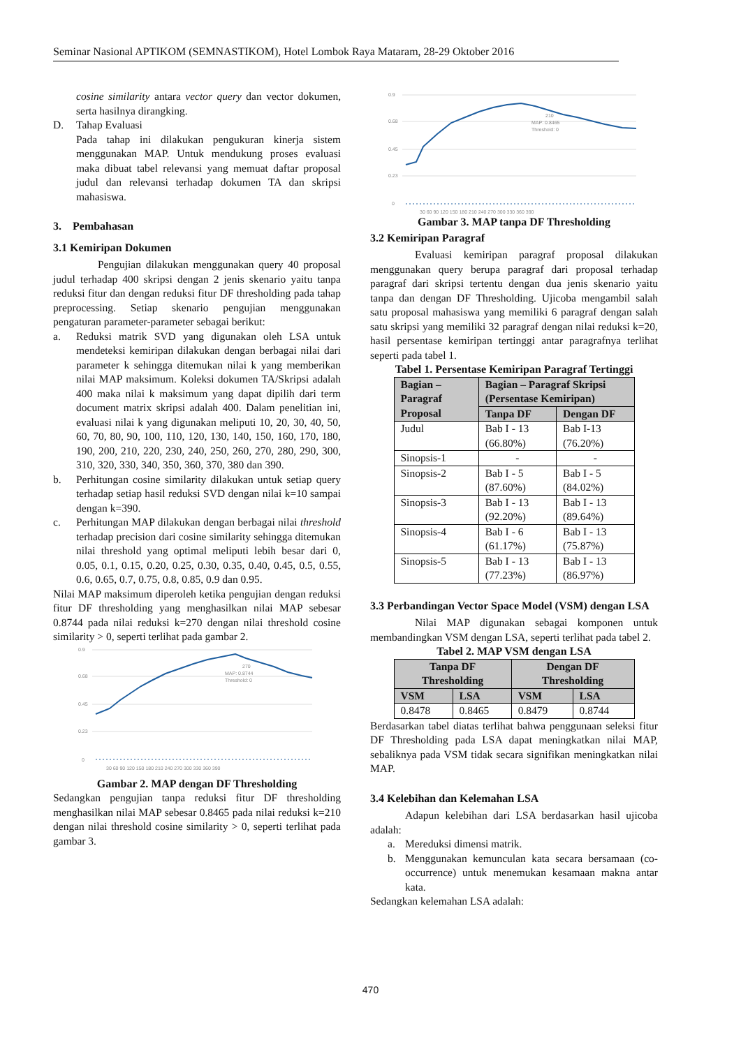Seminar Nasional APTIKOM (SEMNASTIKOM), Hotel Lombok Raya Mataram, 28-29 Oktober 2016
cosine similarity antara vector query dan vector dokumen, serta hasilnya dirangking.
D. Tahap Evaluasi
Pada tahap ini dilakukan pengukuran kinerja sistem menggunakan MAP. Untuk mendukung proses evaluasi maka dibuat tabel relevansi yang memuat daftar proposal judul dan relevansi terhadap dokumen TA dan skripsi mahasiswa.
3. Pembahasan
3.1 Kemiripan Dokumen
Pengujian dilakukan menggunakan query 40 proposal judul terhadap 400 skripsi dengan 2 jenis skenario yaitu tanpa reduksi fitur dan dengan reduksi fitur DF thresholding pada tahap preprocessing. Setiap skenario pengujian menggunakan pengaturan parameter-parameter sebagai berikut:
a. Reduksi matrik SVD yang digunakan oleh LSA untuk mendeteksi kemiripan dilakukan dengan berbagai nilai dari parameter k sehingga ditemukan nilai k yang memberikan nilai MAP maksimum. Koleksi dokumen TA/Skripsi adalah 400 maka nilai k maksimum yang dapat dipilih dari term document matrix skripsi adalah 400. Dalam penelitian ini, evaluasi nilai k yang digunakan meliputi 10, 20, 30, 40, 50, 60, 70, 80, 90, 100, 110, 120, 130, 140, 150, 160, 170, 180, 190, 200, 210, 220, 230, 240, 250, 260, 270, 280, 290, 300, 310, 320, 330, 340, 350, 360, 370, 380 dan 390.
b. Perhitungan cosine similarity dilakukan untuk setiap query terhadap setiap hasil reduksi SVD dengan nilai k=10 sampai dengan k=390.
c. Perhitungan MAP dilakukan dengan berbagai nilai threshold terhadap precision dari cosine similarity sehingga ditemukan nilai threshold yang optimal meliputi lebih besar dari 0, 0.05, 0.1, 0.15, 0.20, 0.25, 0.30, 0.35, 0.40, 0.45, 0.5, 0.55, 0.6, 0.65, 0.7, 0.75, 0.8, 0.85, 0.9 dan 0.95.
Nilai MAP maksimum diperoleh ketika pengujian dengan reduksi fitur DF thresholding yang menghasilkan nilai MAP sebesar 0.8744 pada nilai reduksi k=270 dengan nilai threshold cosine similarity > 0, seperti terlihat pada gambar 2.
0.9
0.68
0.45
0.23
0
270
MAP: 0.8744
Threshold: 0
30 60 90 120 150 180 210 240 270 300 330 360 390
Gambar 2. MAP dengan DF Thresholding
Sedangkan pengujian tanpa reduksi fitur DF thresholding menghasilkan nilai MAP sebesar 0.8465 pada nilai reduksi k=210 dengan nilai threshold cosine similarity > 0, seperti terlihat pada gambar 3.
0.9
0.68
0.45
0.23
0
210
MAP: 0.8465
Threshold: 0
30 60 90 120 150 180 210 240 270 300 330 360 390
Gambar 3. MAP tanpa DF Thresholding
3.2 Kemiripan Paragraf
Evaluasi kemiripan paragraf proposal dilakukan menggunakan query berupa paragraf dari proposal terhadap paragraf dari skripsi tertentu dengan dua jenis skenario yaitu tanpa dan dengan DF Thresholding. Ujicoba mengambil salah satu proposal mahasiswa yang memiliki 6 paragraf dengan salah satu skripsi yang memiliki 32 paragraf dengan nilai reduksi k=20, hasil persentase kemiripan tertinggi antar paragrafnya terlihat seperti pada tabel 1.
Tabel 1. Persentase Kemiripan Paragraf Tertinggi
| Bagian – Paragraf Proposal | Bagian – Paragraf Skripsi (Persentase Kemiripan) | |
| --- | --- | --- |
| | Tanpa DF | Dengan DF |
| Judul | Bab I - 13 (66.80%) | Bab I-13 (76.20%) |
| Sinopsis-1 | - | - |
| Sinopsis-2 | Bab I - 5 (87.60%) | Bab I - 5 (84.02%) |
| Sinopsis-3 | Bab I - 13 (92.20%) | Bab I - 13 (89.64%) |
| Sinopsis-4 | Bab I - 6 (61.17%) | Bab I - 13 (75.87%) |
| Sinopsis-5 | Bab I - 13 (77.23%) | Bab I - 13 (86.97%) |
3.3 Perbandingan Vector Space Model (VSM) dengan LSA
Nilai MAP digunakan sebagai komponen untuk membandingkan VSM dengan LSA, seperti terlihat pada tabel 2.
Tabel 2. MAP VSM dengan LSA
| Tanpa DF Thresholding | | Dengan DF Thresholding | |
| --- | --- | --- | --- |
| VSM | LSA | VSM | LSA |
| 0.8478 | 0.8465 | 0.8479 | 0.8744 |
Berdasarkan tabel diatas terlihat bahwa penggunaan seleksi fitur DF Thresholding pada LSA dapat meningkatkan nilai MAP, sebaliknya pada VSM tidak secara signifikan meningkatkan nilai MAP.
3.4 Kelebihan dan Kelemahan LSA
Adapun kelebihan dari LSA berdasarkan hasil ujicoba adalah:
a. Mereduksi dimensi matrik.
b. Menggunakan kemunculan kata secara bersamaan (co-occurrence) untuk menemukan kesamaan makna antar kata.
Sedangkan kelemahan LSA adalah:
470